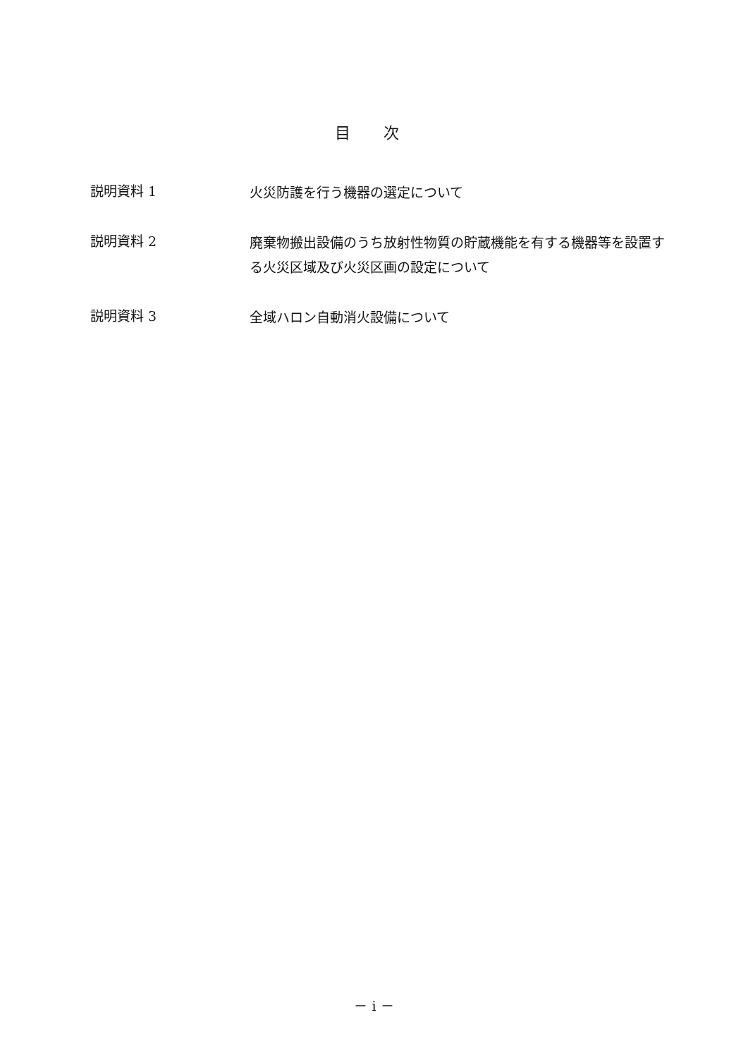目 次
説明資料 1
火災防護を行う機器の選定について
説明資料 2
廃棄物搬出設備のうち放射性物質の貯蔵機能を有する機器等を設置する火災区域及び火災区画の設定について
説明資料 3
全域ハロン自動消火設備について
－ i －